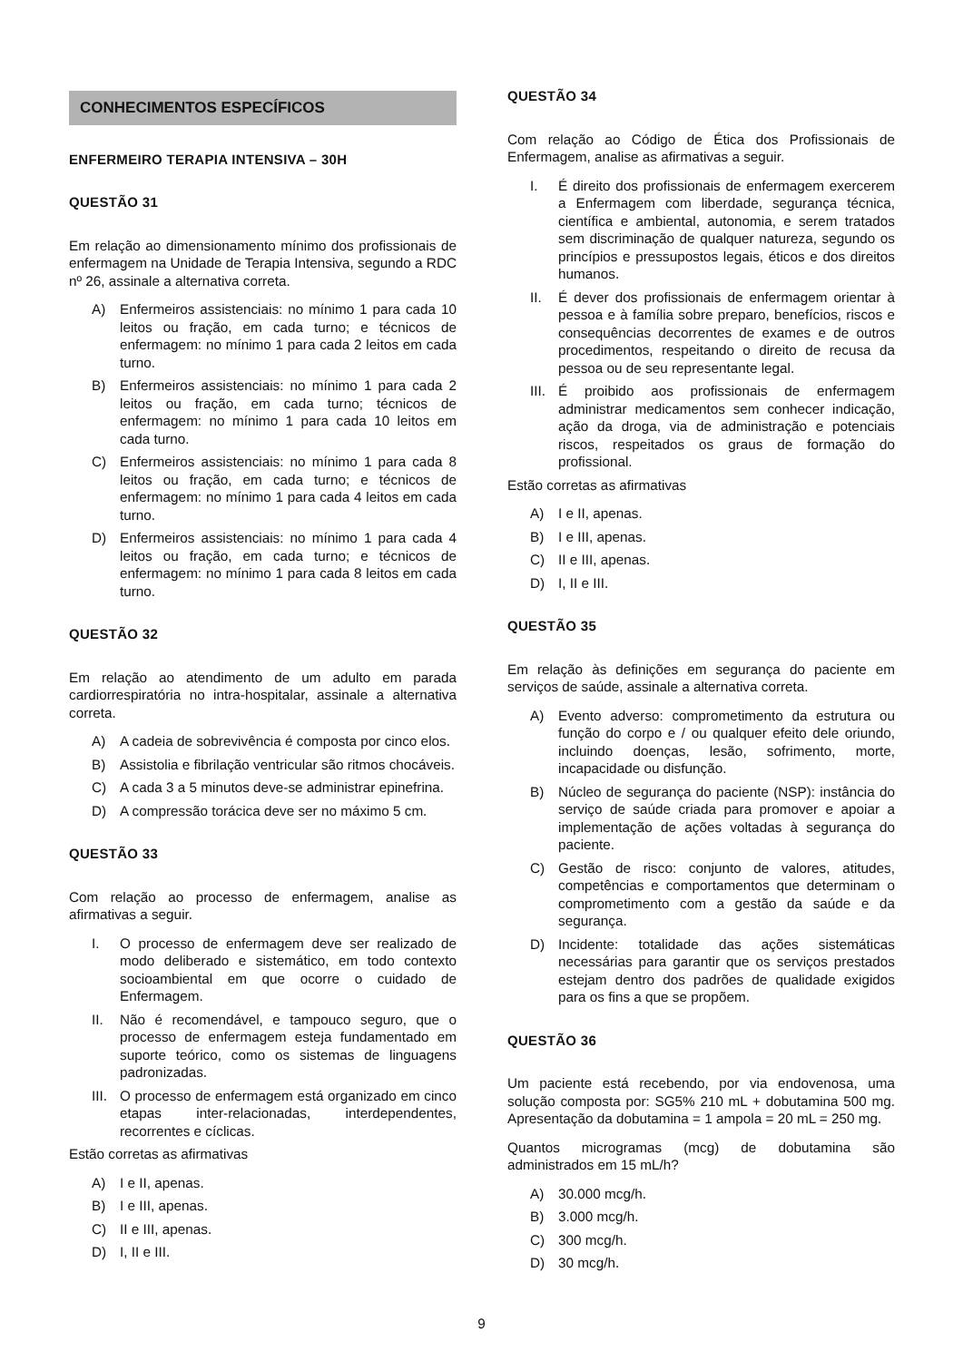CONHECIMENTOS ESPECÍFICOS
ENFERMEIRO TERAPIA INTENSIVA – 30H
QUESTÃO 31
Em relação ao dimensionamento mínimo dos profissionais de enfermagem na Unidade de Terapia Intensiva, segundo a RDC nº 26, assinale a alternativa correta.
A) Enfermeiros assistenciais: no mínimo 1 para cada 10 leitos ou fração, em cada turno; e técnicos de enfermagem: no mínimo 1 para cada 2 leitos em cada turno.
B) Enfermeiros assistenciais: no mínimo 1 para cada 2 leitos ou fração, em cada turno; técnicos de enfermagem: no mínimo 1 para cada 10 leitos em cada turno.
C) Enfermeiros assistenciais: no mínimo 1 para cada 8 leitos ou fração, em cada turno; e técnicos de enfermagem: no mínimo 1 para cada 4 leitos em cada turno.
D) Enfermeiros assistenciais: no mínimo 1 para cada 4 leitos ou fração, em cada turno; e técnicos de enfermagem: no mínimo 1 para cada 8 leitos em cada turno.
QUESTÃO 32
Em relação ao atendimento de um adulto em parada cardiorrespiratória no intra-hospitalar, assinale a alternativa correta.
A) A cadeia de sobrevivência é composta por cinco elos.
B) Assistolia e fibrilação ventricular são ritmos chocáveis.
C) A cada 3 a 5 minutos deve-se administrar epinefrina.
D) A compressão torácica deve ser no máximo 5 cm.
QUESTÃO 33
Com relação ao processo de enfermagem, analise as afirmativas a seguir.
I. O processo de enfermagem deve ser realizado de modo deliberado e sistemático, em todo contexto socioambiental em que ocorre o cuidado de Enfermagem.
II. Não é recomendável, e tampouco seguro, que o processo de enfermagem esteja fundamentado em suporte teórico, como os sistemas de linguagens padronizadas.
III. O processo de enfermagem está organizado em cinco etapas inter-relacionadas, interdependentes, recorrentes e cíclicas.
Estão corretas as afirmativas
A) I e II, apenas.
B) I e III, apenas.
C) II e III, apenas.
D) I, II e III.
QUESTÃO 34
Com relação ao Código de Ética dos Profissionais de Enfermagem, analise as afirmativas a seguir.
I. É direito dos profissionais de enfermagem exercerem a Enfermagem com liberdade, segurança técnica, científica e ambiental, autonomia, e serem tratados sem discriminação de qualquer natureza, segundo os princípios e pressupostos legais, éticos e dos direitos humanos.
II. É dever dos profissionais de enfermagem orientar à pessoa e à família sobre preparo, benefícios, riscos e consequências decorrentes de exames e de outros procedimentos, respeitando o direito de recusa da pessoa ou de seu representante legal.
III. É proibido aos profissionais de enfermagem administrar medicamentos sem conhecer indicação, ação da droga, via de administração e potenciais riscos, respeitados os graus de formação do profissional.
Estão corretas as afirmativas
A) I e II, apenas.
B) I e III, apenas.
C) II e III, apenas.
D) I, II e III.
QUESTÃO 35
Em relação às definições em segurança do paciente em serviços de saúde, assinale a alternativa correta.
A) Evento adverso: comprometimento da estrutura ou função do corpo e / ou qualquer efeito dele oriundo, incluindo doenças, lesão, sofrimento, morte, incapacidade ou disfunção.
B) Núcleo de segurança do paciente (NSP): instância do serviço de saúde criada para promover e apoiar a implementação de ações voltadas à segurança do paciente.
C) Gestão de risco: conjunto de valores, atitudes, competências e comportamentos que determinam o comprometimento com a gestão da saúde e da segurança.
D) Incidente: totalidade das ações sistemáticas necessárias para garantir que os serviços prestados estejam dentro dos padrões de qualidade exigidos para os fins a que se propõem.
QUESTÃO 36
Um paciente está recebendo, por via endovenosa, uma solução composta por: SG5% 210 mL + dobutamina 500 mg. Apresentação da dobutamina = 1 ampola = 20 mL = 250 mg.
Quantos microgramas (mcg) de dobutamina são administrados em 15 mL/h?
A) 30.000 mcg/h.
B) 3.000 mcg/h.
C) 300 mcg/h.
D) 30 mcg/h.
9